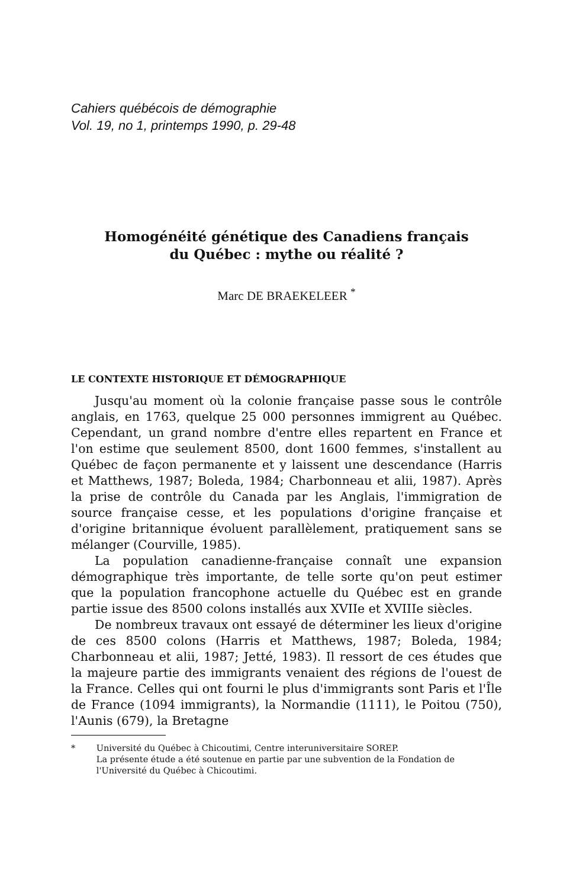Cahiers québécois de démographie
Vol. 19, no 1, printemps 1990, p. 29-48
Homogénéité génétique des Canadiens français
du Québec : mythe ou réalité ?
Marc DE BRAEKELEER <sup>*</sup>
LE CONTEXTE HISTORIQUE ET DÉMOGRAPHIQUE
Jusqu'au moment où la colonie française passe sous le contrôle anglais, en 1763, quelque 25 000 personnes immigrent au Québec. Cependant, un grand nombre d'entre elles repartent en France et l'on estime que seulement 8500, dont 1600 femmes, s'installent au Québec de façon permanente et y laissent une descendance (Harris et Matthews, 1987; Boleda, 1984; Charbonneau et alii, 1987). Après la prise de contrôle du Canada par les Anglais, l'immigration de source française cesse, et les populations d'origine française et d'origine britannique évoluent parallèlement, pratiquement sans se mélanger (Courville, 1985).
La population canadienne-française connaît une expansion démographique très importante, de telle sorte qu'on peut estimer que la population francophone actuelle du Québec est en grande partie issue des 8500 colons installés aux XVIIe et XVIIIe siècles.
De nombreux travaux ont essayé de déterminer les lieux d'origine de ces 8500 colons (Harris et Matthews, 1987; Boleda, 1984; Charbonneau et alii, 1987; Jetté, 1983). Il ressort de ces études que la majeure partie des immigrants venaient des régions de l'ouest de la France. Celles qui ont fourni le plus d'immigrants sont Paris et l'Île de France (1094 immigrants), la Normandie (1111), le Poitou (750), l'Aunis (679), la Bretagne
* Université du Québec à Chicoutimi, Centre interuniversitaire SOREP.
La présente étude a été soutenue en partie par une subvention de la Fondation de l'Université du Québec à Chicoutimi.